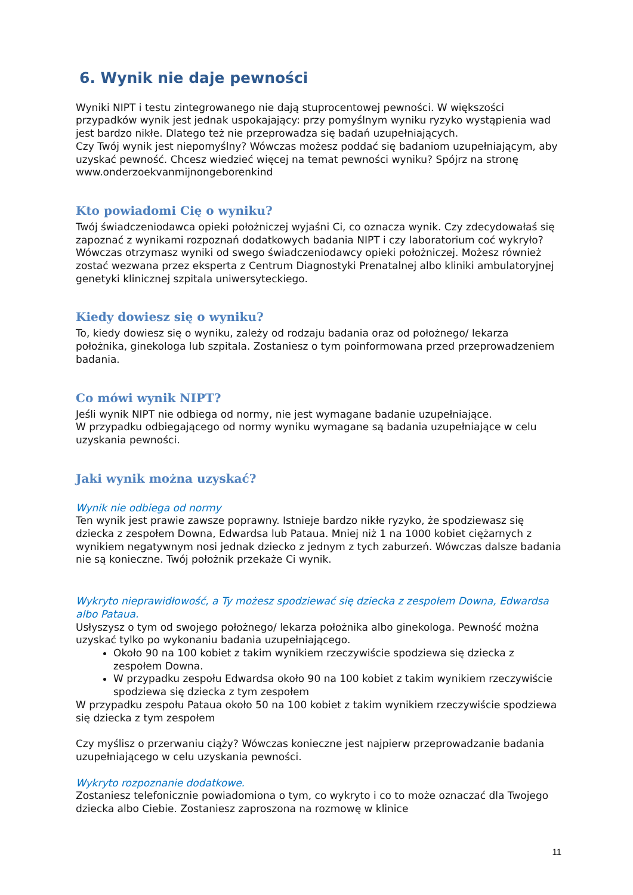6. Wynik nie daje pewności
Wyniki NIPT i testu zintegrowanego nie dają stuprocentowej pewności. W większości przypadków wynik jest jednak uspokajający: przy pomyślnym wyniku ryzyko wystąpienia wad jest bardzo nikłe. Dlatego też nie przeprowadza się badań uzupełniających.
Czy Twój wynik jest niepomyślny? Wówczas możesz poddać się badaniom uzupełniającym, aby uzyskać pewność. Chcesz wiedzieć więcej na temat pewności wyniku? Spójrz na stronę www.onderzoekvanmijnongeborenkind
Kto powiadomi Cię o wyniku?
Twój świadczeniodawca opieki położniczej wyjaśni Ci, co oznacza wynik. Czy zdecydowałaś się zapoznać z wynikami rozpoznań dodatkowych badania NIPT i czy laboratorium coć wykryło? Wówczas otrzymasz wyniki od swego świadczeniodawcy opieki położniczej. Możesz również zostać wezwana przez eksperta z Centrum Diagnostyki Prenatalnej albo kliniki ambulatoryjnej genetyki klinicznej szpitala uniwersyteckiego.
Kiedy dowiesz się o wyniku?
To, kiedy dowiesz się o wyniku, zależy od rodzaju badania oraz od położnego/ lekarza położnika, ginekologa lub szpitala. Zostaniesz o tym poinformowana przed przeprowadzeniem badania.
Co mówi wynik NIPT?
Jeśli wynik NIPT nie odbiega od normy, nie jest wymagane badanie uzupełniające.
W przypadku odbiegającego od normy wyniku wymagane są badania uzupełniające w celu uzyskania pewności.
Jaki wynik można uzyskać?
Wynik nie odbiega od normy
Ten wynik jest prawie zawsze poprawny. Istnieje bardzo nikłe ryzyko, że spodziewasz się dziecka z zespołem Downa, Edwardsa lub Pataua. Mniej niż 1 na 1000 kobiet ciężarnych z wynikiem negatywnym nosi jednak dziecko z jednym z tych zaburzeń. Wówczas dalsze badania nie są konieczne. Twój położnik przekaże Ci wynik.
Wykryto nieprawidłowość, a Ty możesz spodziewać się dziecka z zespołem Downa, Edwardsa albo Pataua.
Usłyszysz o tym od swojego położnego/ lekarza położnika albo ginekologa. Pewność można uzyskać tylko po wykonaniu badania uzupełniającego.
Około 90 na 100 kobiet z takim wynikiem rzeczywiście spodziewa się dziecka z zespołem Downa.
W przypadku zespołu Edwardsa około 90 na 100 kobiet z takim wynikiem rzeczywiście spodziewa się dziecka z tym zespołem
W przypadku zespołu Pataua około 50 na 100 kobiet z takim wynikiem rzeczywiście spodziewa się dziecka z tym zespołem
Czy myślisz o przerwaniu ciąży? Wówczas konieczne jest najpierw przeprowadzanie badania uzupełniającego w celu uzyskania pewności.
Wykryto rozpoznanie dodatkowe.
Zostaniesz telefonicznie powiadomiona o tym, co wykryto i co to może oznaczać dla Twojego dziecka albo Ciebie. Zostaniesz zaproszona na rozmowę w klinice
11